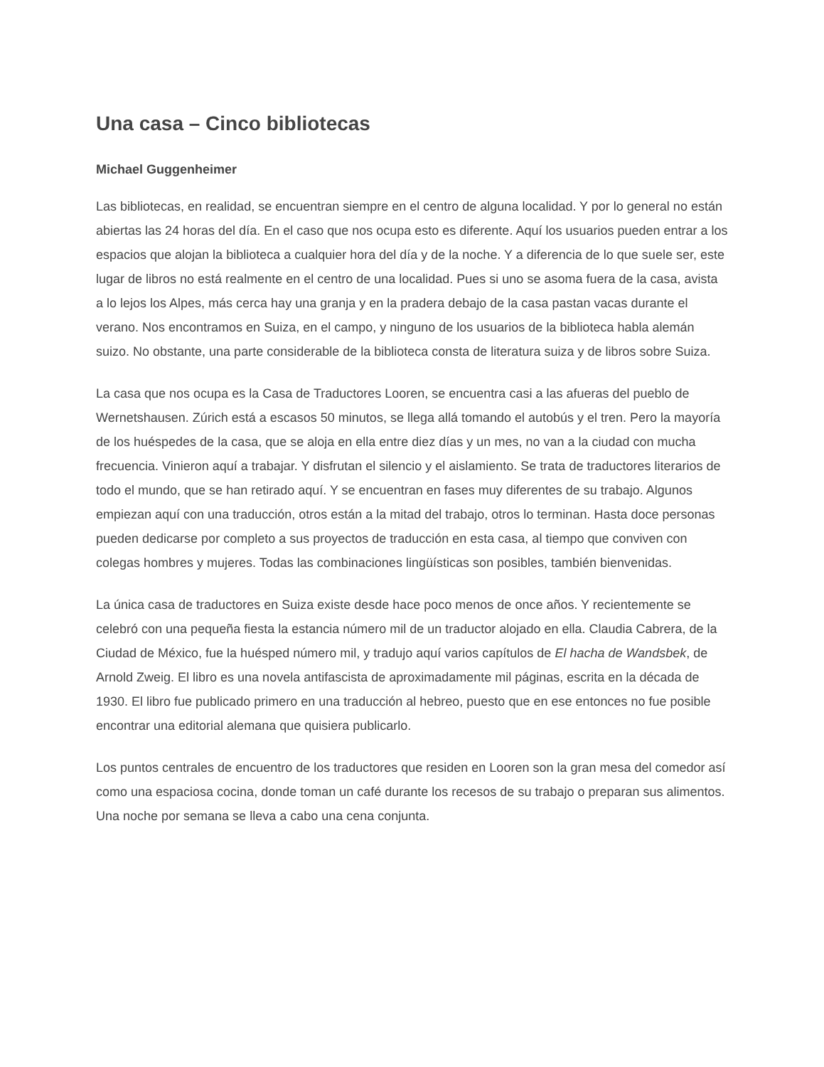Una casa – Cinco bibliotecas
Michael Guggenheimer
Las bibliotecas, en realidad, se encuentran siempre en el centro de alguna localidad. Y por lo general no están abiertas las 24 horas del día. En el caso que nos ocupa esto es diferente. Aquí los usuarios pueden entrar a los espacios que alojan la biblioteca a cualquier hora del día y de la noche. Y a diferencia de lo que suele ser, este lugar de libros no está realmente en el centro de una localidad. Pues si uno se asoma fuera de la casa, avista a lo lejos los Alpes, más cerca hay una granja y en la pradera debajo de la casa pastan vacas durante el verano. Nos encontramos en Suiza, en el campo, y ninguno de los usuarios de la biblioteca habla alemán suizo. No obstante, una parte considerable de la biblioteca consta de literatura suiza y de libros sobre Suiza.
La casa que nos ocupa es la Casa de Traductores Looren, se encuentra casi a las afueras del pueblo de Wernetshausen. Zúrich está a escasos 50 minutos, se llega allá tomando el autobús y el tren. Pero la mayoría de los huéspedes de la casa, que se aloja en ella entre diez días y un mes, no van a la ciudad con mucha frecuencia. Vinieron aquí a trabajar. Y disfrutan el silencio y el aislamiento. Se trata de traductores literarios de todo el mundo, que se han retirado aquí. Y se encuentran en fases muy diferentes de su trabajo. Algunos empiezan aquí con una traducción, otros están a la mitad del trabajo, otros lo terminan. Hasta doce personas pueden dedicarse por completo a sus proyectos de traducción en esta casa, al tiempo que conviven con colegas hombres y mujeres. Todas las combinaciones lingüísticas son posibles, también bienvenidas.
La única casa de traductores en Suiza existe desde hace poco menos de once años. Y recientemente se celebró con una pequeña fiesta la estancia número mil de un traductor alojado en ella. Claudia Cabrera, de la Ciudad de México, fue la huésped número mil, y tradujo aquí varios capítulos de El hacha de Wandsbek, de Arnold Zweig. El libro es una novela antifascista de aproximadamente mil páginas, escrita en la década de 1930. El libro fue publicado primero en una traducción al hebreo, puesto que en ese entonces no fue posible encontrar una editorial alemana que quisiera publicarlo.
Los puntos centrales de encuentro de los traductores que residen en Looren son la gran mesa del comedor así como una espaciosa cocina, donde toman un café durante los recesos de su trabajo o preparan sus alimentos. Una noche por semana se lleva a cabo una cena conjunta.